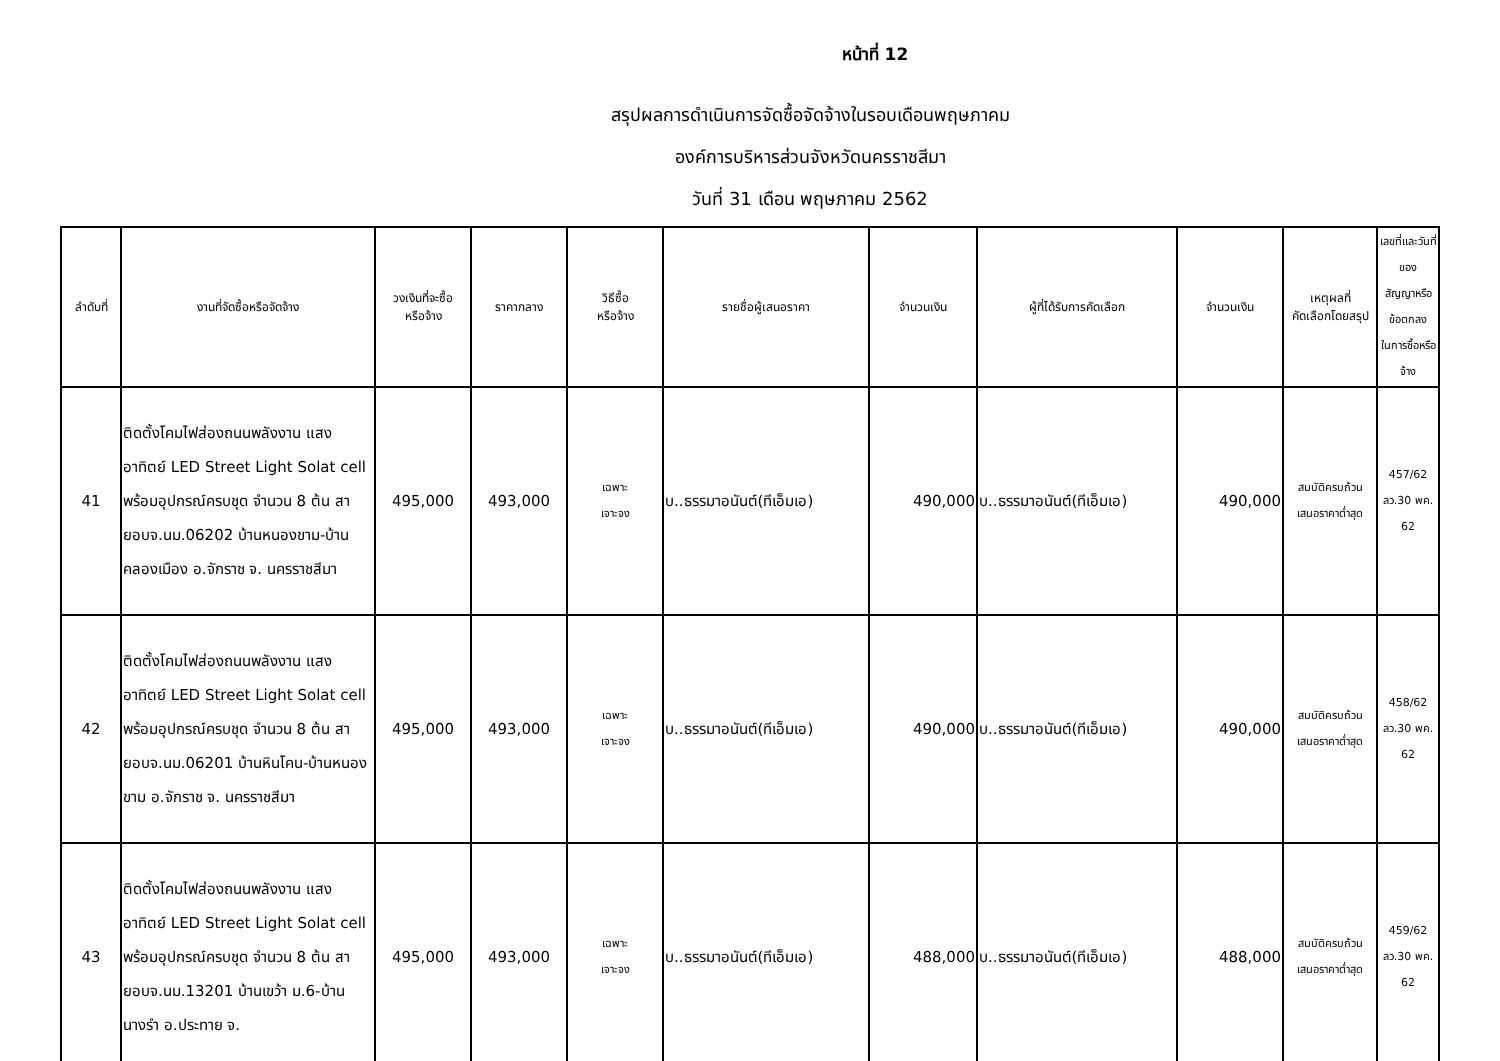หน้าที่ 12
สรุปผลการดำเนินการจัดซื้อจัดจ้างในรอบเดือนพฤษภาคม
องค์การบริหารส่วนจังหวัดนครราชสีมา
วันที่ 31 เดือน พฤษภาคม 2562
| ลำดับที่ | งานที่จัดซื้อหรือจัดจ้าง | วงเงินที่จะซื้อ หรือจ้าง | ราคากลาง | วิธีซื้อ หรือจ้าง | รายชื่อผู้เสนอราคา | จำนวนเงิน | ผู้ที่ได้รับการคัดเลือก | จำนวนเงิน | เหตุผลที่ คัดเลือกโดยสรุป | เลขที่และวันที่ของ สัญญาหรือข้อตกลง ในการซื้อหรือจ้าง |
| --- | --- | --- | --- | --- | --- | --- | --- | --- | --- | --- |
| 41 | ติดตั้งโคมไฟส่องถนนพลังงาน แสงอาทิตย์ LED Street Light Solat cell พร้อมอุปกรณ์ครบชุด จำนวน 8 ต้น สายอบจ.นม.06202 บ้านหนองขาม-บ้านคลองเมือง อ.จักราช จ. นครราชสีมา | 495,000 | 493,000 | เฉพาะ เจาะจง | บ..ธรรมาอนันต์(ทีเอ็มเอ) | 490,000 | บ..ธรรมาอนันต์(ทีเอ็มเอ) | 490,000 | สมบัติครบถ้วน เสนอราคาต่ำสุด | 457/62 ลว.30 พค. 62 |
| 42 | ติดตั้งโคมไฟส่องถนนพลังงาน แสงอาทิตย์ LED Street Light Solat cell พร้อมอุปกรณ์ครบชุด จำนวน 8 ต้น สายอบจ.นม.06201 บ้านหินโคน-บ้านหนองขาม อ.จักราช จ. นครราชสีมา | 495,000 | 493,000 | เฉพาะ เจาะจง | บ..ธรรมาอนันต์(ทีเอ็มเอ) | 490,000 | บ..ธรรมาอนันต์(ทีเอ็มเอ) | 490,000 | สมบัติครบถ้วน เสนอราคาต่ำสุด | 458/62 ลว.30 พค. 62 |
| 43 | ติดตั้งโคมไฟส่องถนนพลังงาน แสงอาทิตย์ LED Street Light Solat cell พร้อมอุปกรณ์ครบชุด จำนวน 8 ต้น สายอบจ.นม.13201 บ้านเขว้า ม.6-บ้านนางรำ อ.ประทาย จ. | 495,000 | 493,000 | เฉพาะ เจาะจง | บ..ธรรมาอนันต์(ทีเอ็มเอ) | 488,000 | บ..ธรรมาอนันต์(ทีเอ็มเอ) | 488,000 | สมบัติครบถ้วน เสนอราคาต่ำสุด | 459/62 ลว.30 พค. 62 |